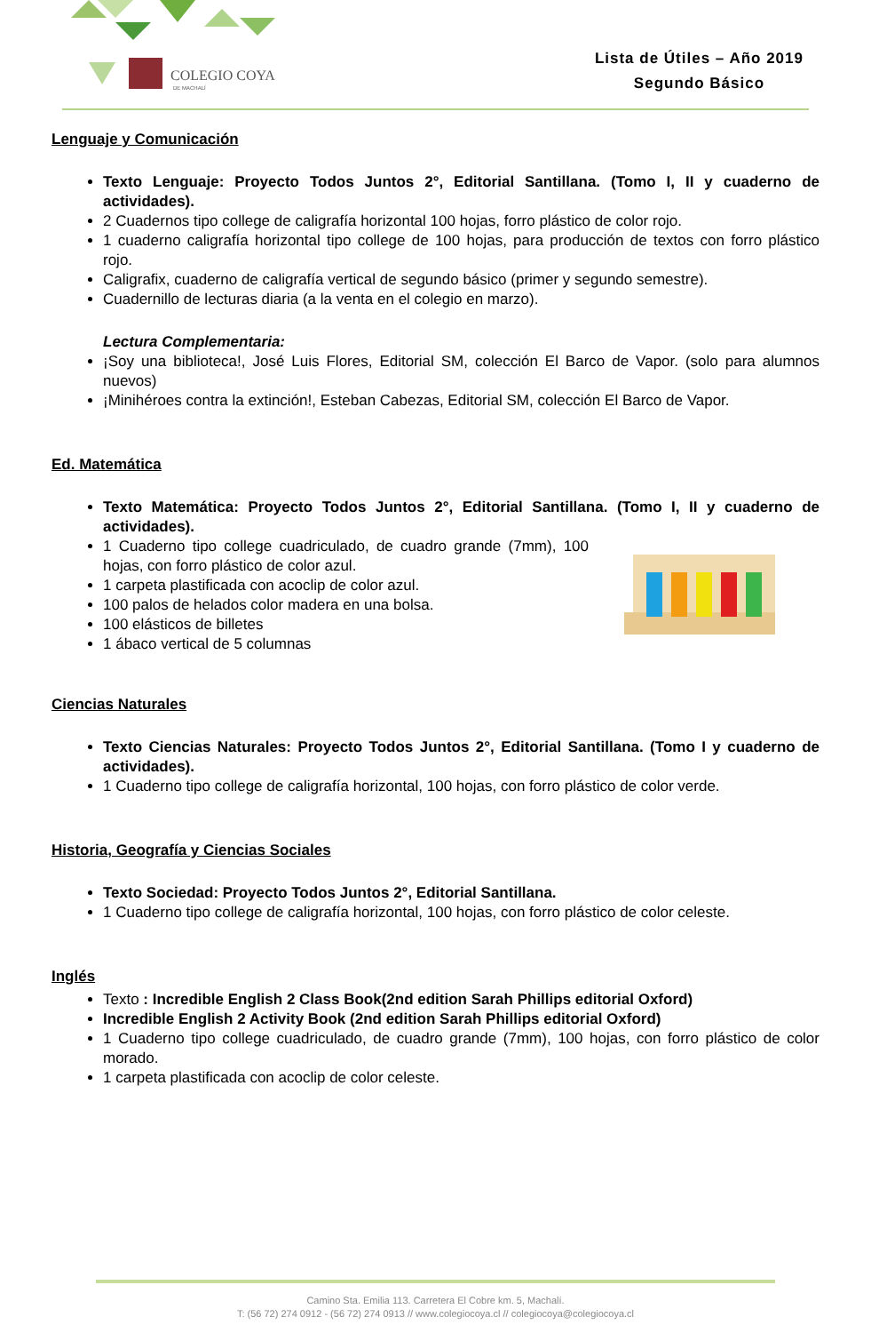COLEGIO COYA
DE MACHALÍ
Lista de Útiles – Año 2019
Segundo Básico
Lenguaje y Comunicación
Texto Lenguaje: Proyecto Todos Juntos 2°, Editorial Santillana. (Tomo I, II y cuaderno de actividades).
2 Cuadernos tipo college de caligrafía horizontal 100 hojas, forro plástico de color rojo.
1 cuaderno caligrafía horizontal tipo college de 100 hojas, para producción de textos con forro plástico rojo.
Caligrafix, cuaderno de caligrafía vertical de segundo básico (primer y segundo semestre).
Cuadernillo de lecturas diaria (a la venta en el colegio en marzo).
Lectura Complementaria:
¡Soy una biblioteca!, José Luis Flores, Editorial SM, colección El Barco de Vapor. (solo para alumnos nuevos)
¡Minihéroes contra la extinción!, Esteban Cabezas, Editorial SM, colección El Barco de Vapor.
Ed. Matemática
Texto Matemática: Proyecto Todos Juntos 2°, Editorial Santillana. (Tomo I, II y cuaderno de actividades).
1 Cuaderno tipo college cuadriculado, de cuadro grande (7mm), 100 hojas, con forro plástico de color azul.
1 carpeta plastificada con acoclip de color azul.
100 palos de helados color madera en una bolsa.
100 elásticos de billetes
1 ábaco vertical de 5 columnas
Ciencias Naturales
Texto Ciencias Naturales: Proyecto Todos Juntos 2°, Editorial Santillana. (Tomo I y cuaderno de actividades).
1 Cuaderno tipo college de caligrafía horizontal, 100 hojas, con forro plástico de color verde.
Historia, Geografía y Ciencias Sociales
Texto Sociedad: Proyecto Todos Juntos 2°, Editorial Santillana.
1 Cuaderno tipo college de caligrafía horizontal, 100 hojas, con forro plástico de color celeste.
Inglés
Texto : Incredible English 2 Class Book(2nd edition Sarah Phillips editorial Oxford)
Incredible English 2 Activity Book (2nd edition Sarah Phillips editorial Oxford)
1 Cuaderno tipo college cuadriculado, de cuadro grande (7mm), 100 hojas, con forro plástico de color morado.
1 carpeta plastificada con acoclip de color celeste.
Camino Sta. Emilia 113. Carretera El Cobre km. 5, Machalí.
T: (56 72) 274 0912 - (56 72) 274 0913 // www.colegiocoya.cl // colegiocoya@colegiocoya.cl